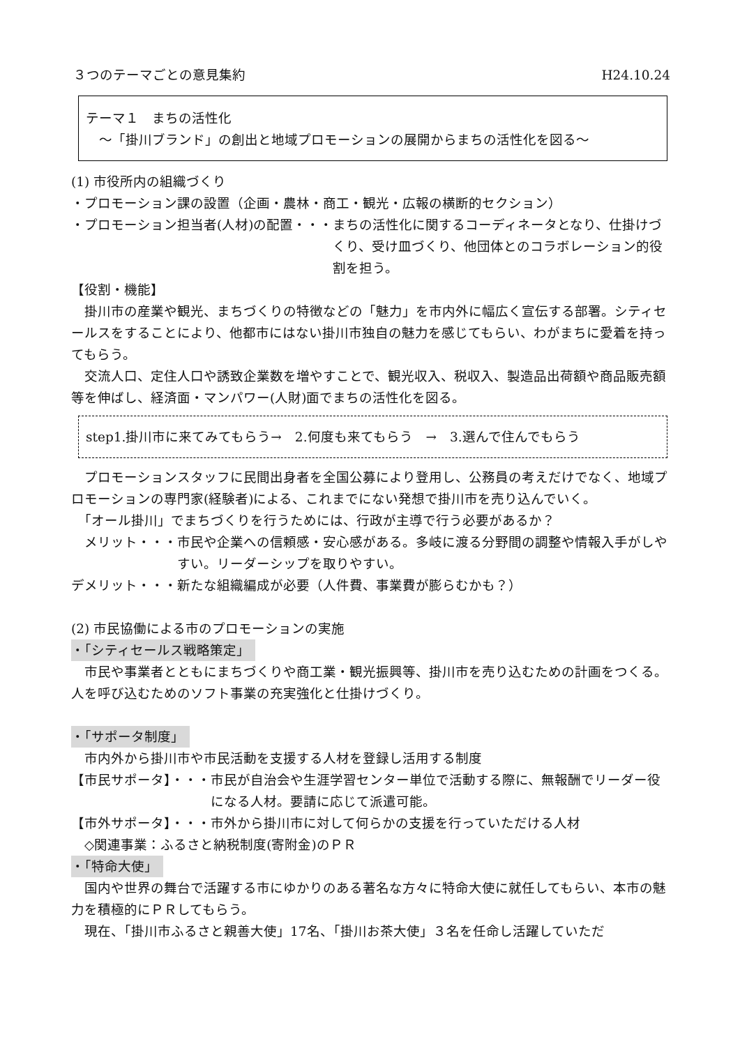３つのテーマごとの意見集約 H24.10.24
テーマ１　まちの活性化
　～「掛川ブランド」の創出と地域プロモーションの展開からまちの活性化を図る～
(1) 市役所内の組織づくり
・プロモーション課の設置（企画・農林・商工・観光・広報の横断的セクション）
・プロモーション担当者(人材)の配置・・・ まちの活性化に関するコーディネータとなり、仕掛けづくり、受け皿づくり、他団体とのコラボレーション的役割を担う。
【役割・機能】
　掛川市の産業や観光、まちづくりの特徴などの「魅力」を市内外に幅広く宣伝する部署。シティセールスをすることにより、他都市にはない掛川市独自の魅力を感じてもらい、わがまちに愛着を持ってもらう。
　交流人口、定住人口や誘致企業数を増やすことで、観光収入、税収入、製造品出荷額や商品販売額等を伸ばし、経済面・マンパワー(人財)面でまちの活性化を図る。
step1.掛川市に来てみてもらう→　2.何度も来てもらう　→　3.選んで住んでもらう
　プロモーションスタッフに民間出身者を全国公募により登用し、公務員の考えだけでなく、地域プロモーションの専門家(経験者)による、これまでにない発想で掛川市を売り込んでいく。
　「オール掛川」でまちづくりを行うためには、行政が主導で行う必要があるか？
　メリット・・・ 市民や企業への信頼感・安心感がある。多岐に渡る分野間の調整や情報入手がしやすい。リーダーシップを取りやすい。
デメリット・・・新たな組織編成が必要（人件費、事業費が膨らむかも？）
(2) 市民協働による市のプロモーションの実施
・「シティセールス戦略策定」
　市民や事業者とともにまちづくりや商工業・観光振興等、掛川市を売り込むための計画をつくる。人を呼び込むためのソフト事業の充実強化と仕掛けづくり。
・「サポータ制度」
　市内外から掛川市や市民活動を支援する人材を登録し活用する制度
【市民サポータ】・・・ 市民が自治会や生涯学習センター単位で活動する際に、無報酬でリーダー役になる人材。要請に応じて派遣可能。
【市外サポータ】・・・市外から掛川市に対して何らかの支援を行っていただける人材
　◇関連事業：ふるさと納税制度(寄附金)のＰＲ
・「特命大使」
　国内や世界の舞台で活躍する市にゆかりのある著名な方々に特命大使に就任してもらい、本市の魅力を積極的にＰＲしてもらう。
　現在、「掛川市ふるさと親善大使」17名、「掛川お茶大使」３名を任命し活躍していただ